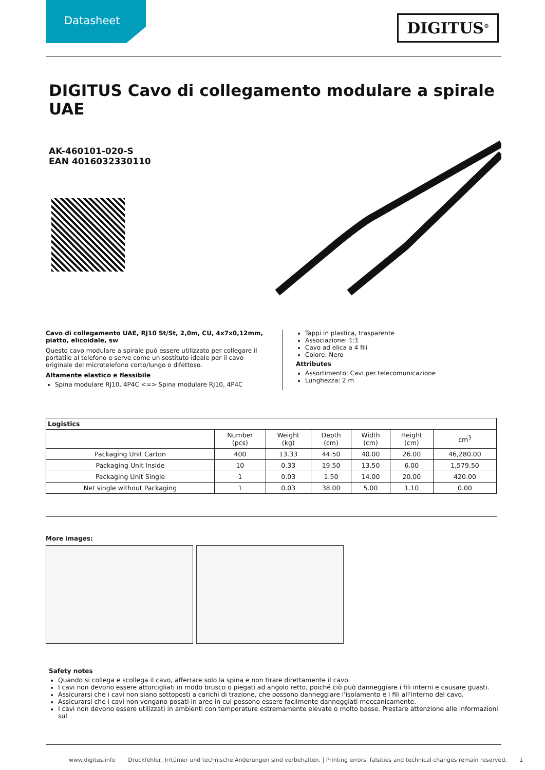Datasheet
DIGITUS<sup>®</sup>
DIGITUS Cavo di collegamento modulare a spirale UAE
AK-460101-020-S
EAN 4016032330110
Cavo di collegamento UAE, RJ10 St/St, 2,0m, CU, 4x7x0,12mm, piatto, elicoidale, sw
Questo cavo modulare a spirale può essere utilizzato per collegare il portatile al telefono e serve come un sostituto ideale per il cavo originale del microtelefono corto/lungo o difettoso.
Altamente elastico e flessibile
Spina modulare RJ10, 4P4C <=> Spina modulare RJ10, 4P4C
Tappi in plastica, trasparente
Associazione: 1:1
Cavo ad elica a 4 fili
Colore: Nero
Attributes
Assortimento: Cavi per telecomunicazione
Lunghezza: 2 m
| Logistics | | | | | | |
| --- | --- | --- | --- | --- | --- | --- |
| | Number (pcs) | Weight (kg) | Depth (cm) | Width (cm) | Height (cm) | cm<sup>3</sup> |
| Packaging Unit Carton | 400 | 13.33 | 44.50 | 40.00 | 26.00 | 46,280.00 |
| Packaging Unit Inside | 10 | 0.33 | 19.50 | 13.50 | 6.00 | 1,579.50 |
| Packaging Unit Single | 1 | 0.03 | 1.50 | 14.00 | 20.00 | 420.00 |
| Net single without Packaging | 1 | 0.03 | 38.00 | 5.00 | 1.10 | 0.00 |
More images:
Safety notes
Quando si collega e scollega il cavo, afferrare solo la spina e non tirare direttamente il cavo.
I cavi non devono essere attorcigliati in modo brusco o piegati ad angolo retto, poiché ciò può danneggiare i fili interni e causare guasti.
Assicurarsi che i cavi non siano sottoposti a carichi di trazione, che possono danneggiare l'isolamento e i fili all'interno del cavo.
Assicurarsi che i cavi non vengano posati in aree in cui possono essere facilmente danneggiati meccanicamente.
I cavi non devono essere utilizzati in ambienti con temperature estremamente elevate o molto basse. Prestare attenzione alle informazioni sul
www.digitus.info Druckfehler, Irrtümer und technische Änderungen sind vorbehalten. | Printing errors, falsities and technical changes remain reserved. 1